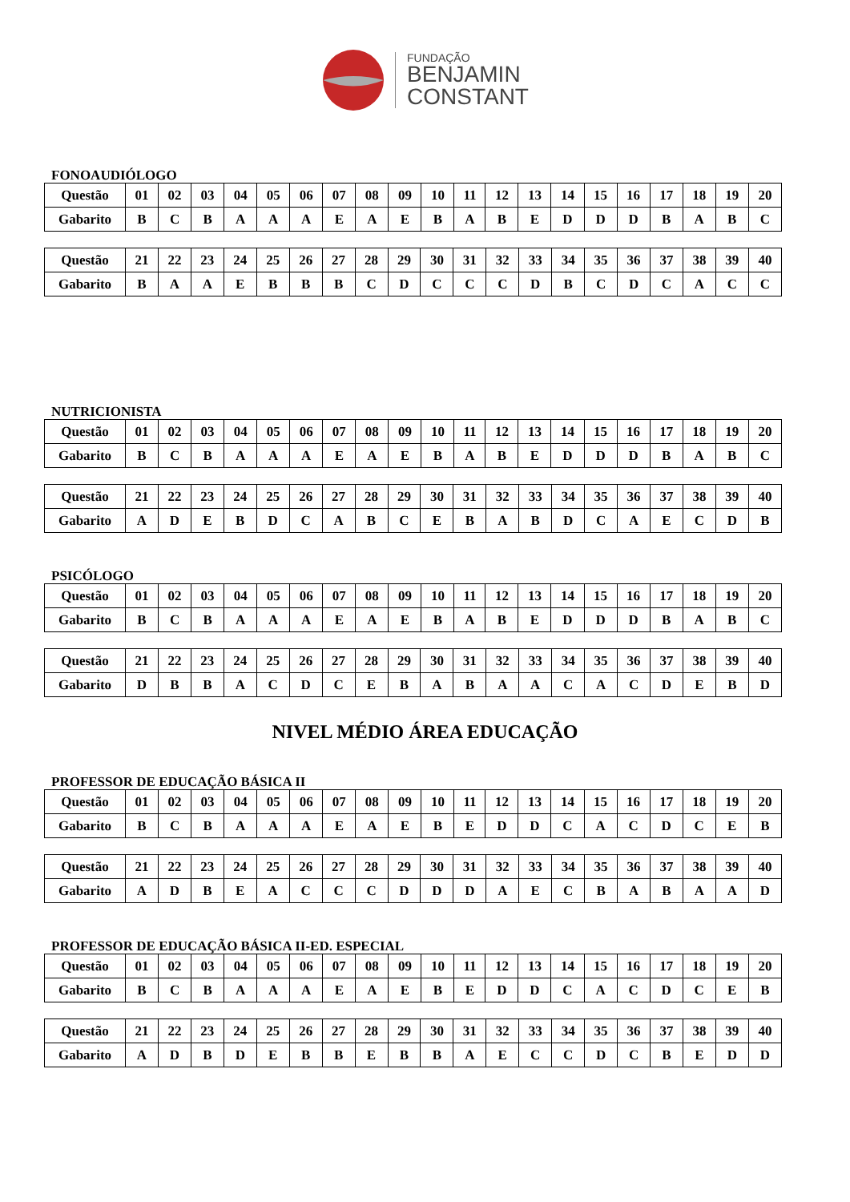FUNDAÇÃO
BENJAMIN
CONSTANT
FONOAUDIÓLOGO
| Questão | 01 | 02 | 03 | 04 | 05 | 06 | 07 | 08 | 09 | 10 | 11 | 12 | 13 | 14 | 15 | 16 | 17 | 18 | 19 | 20 |
| Gabarito | B | C | B | A | A | A | E | A | E | B | A | B | E | D | D | D | B | A | B | C |
| Questão | 21 | 22 | 23 | 24 | 25 | 26 | 27 | 28 | 29 | 30 | 31 | 32 | 33 | 34 | 35 | 36 | 37 | 38 | 39 | 40 |
| Gabarito | B | A | A | E | B | B | B | C | D | C | C | C | D | B | C | D | C | A | C | C |
NUTRICIONISTA
| Questão | 01 | 02 | 03 | 04 | 05 | 06 | 07 | 08 | 09 | 10 | 11 | 12 | 13 | 14 | 15 | 16 | 17 | 18 | 19 | 20 |
| Gabarito | B | C | B | A | A | A | E | A | E | B | A | B | E | D | D | D | B | A | B | C |
| Questão | 21 | 22 | 23 | 24 | 25 | 26 | 27 | 28 | 29 | 30 | 31 | 32 | 33 | 34 | 35 | 36 | 37 | 38 | 39 | 40 |
| Gabarito | A | D | E | B | D | C | A | B | C | E | B | A | B | D | C | A | E | C | D | B |
PSICÓLOGO
| Questão | 01 | 02 | 03 | 04 | 05 | 06 | 07 | 08 | 09 | 10 | 11 | 12 | 13 | 14 | 15 | 16 | 17 | 18 | 19 | 20 |
| Gabarito | B | C | B | A | A | A | E | A | E | B | A | B | E | D | D | D | B | A | B | C |
| Questão | 21 | 22 | 23 | 24 | 25 | 26 | 27 | 28 | 29 | 30 | 31 | 32 | 33 | 34 | 35 | 36 | 37 | 38 | 39 | 40 |
| Gabarito | D | B | B | A | C | D | C | E | B | A | B | A | A | C | A | C | D | E | B | D |
NIVEL MÉDIO ÁREA EDUCAÇÃO
PROFESSOR DE EDUCAÇÃO BÁSICA II
| Questão | 01 | 02 | 03 | 04 | 05 | 06 | 07 | 08 | 09 | 10 | 11 | 12 | 13 | 14 | 15 | 16 | 17 | 18 | 19 | 20 |
| Gabarito | B | C | B | A | A | A | E | A | E | B | E | D | D | C | A | C | D | C | E | B |
| Questão | 21 | 22 | 23 | 24 | 25 | 26 | 27 | 28 | 29 | 30 | 31 | 32 | 33 | 34 | 35 | 36 | 37 | 38 | 39 | 40 |
| Gabarito | A | D | B | E | A | C | C | C | D | D | D | A | E | C | B | A | B | A | A | D |
PROFESSOR DE EDUCAÇÃO BÁSICA II-ED. ESPECIAL
| Questão | 01 | 02 | 03 | 04 | 05 | 06 | 07 | 08 | 09 | 10 | 11 | 12 | 13 | 14 | 15 | 16 | 17 | 18 | 19 | 20 |
| Gabarito | B | C | B | A | A | A | E | A | E | B | E | D | D | C | A | C | D | C | E | B |
| Questão | 21 | 22 | 23 | 24 | 25 | 26 | 27 | 28 | 29 | 30 | 31 | 32 | 33 | 34 | 35 | 36 | 37 | 38 | 39 | 40 |
| Gabarito | A | D | B | D | E | B | B | E | B | B | A | E | C | C | D | C | B | E | D | D |